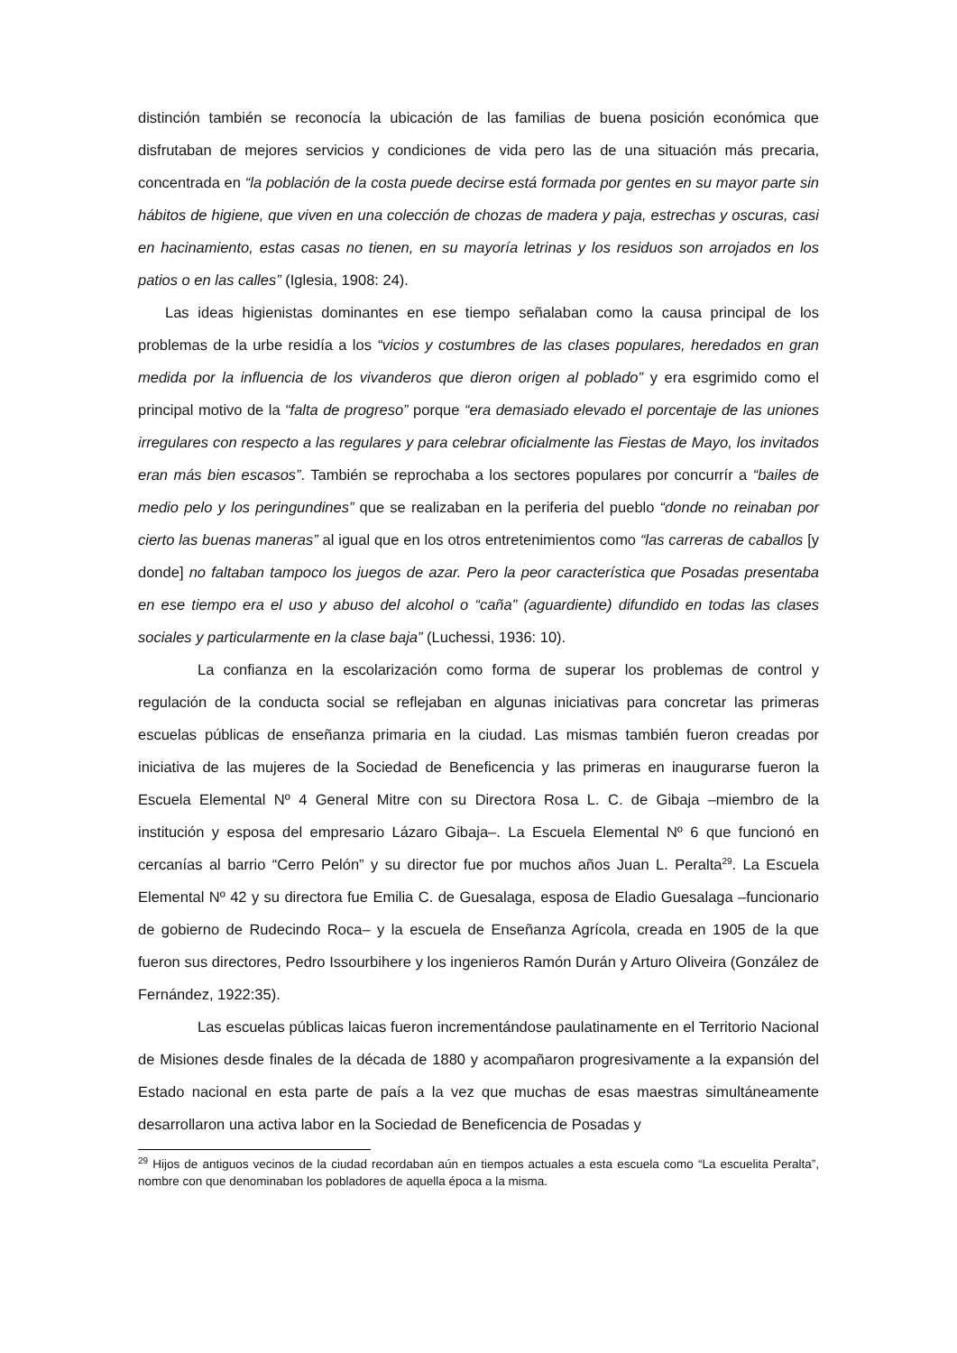distinción también se reconocía la ubicación de las familias de buena posición económica que disfrutaban de mejores servicios y condiciones de vida pero las de una situación más precaria, concentrada en “la población de la costa puede decirse está formada por gentes en su mayor parte sin hábitos de higiene, que viven en una colección de chozas de madera y paja, estrechas y oscuras, casi en hacinamiento, estas casas no tienen, en su mayoría letrinas y los residuos son arrojados en los patios o en las calles” (Iglesia, 1908: 24).
Las ideas higienistas dominantes en ese tiempo señalaban como la causa principal de los problemas de la urbe residía a los “vicios y costumbres de las clases populares, heredados en gran medida por la influencia de los vivanderos que dieron origen al poblado” y era esgrimido como el principal motivo de la “falta de progreso” porque “era demasiado elevado el porcentaje de las uniones irregulares con respecto a las regulares y para celebrar oficialmente las Fiestas de Mayo, los invitados eran más bien escasos”. También se reprochaba a los sectores populares por concurrír a “bailes de medio pelo y los peringundines” que se realizaban en la periferia del pueblo “donde no reinaban por cierto las buenas maneras” al igual que en los otros entretenimientos como “las carreras de caballos [y donde] no faltaban tampoco los juegos de azar. Pero la peor característica que Posadas presentaba en ese tiempo era el uso y abuso del alcohol o “caña” (aguardiente) difundido en todas las clases sociales y particularmente en la clase baja” (Luchessi, 1936: 10).
La confianza en la escolarización como forma de superar los problemas de control y regulación de la conducta social se reflejaban en algunas iniciativas para concretar las primeras escuelas públicas de enseñanza primaria en la ciudad. Las mismas también fueron creadas por iniciativa de las mujeres de la Sociedad de Beneficencia y las primeras en inaugurarse fueron la Escuela Elemental Nº 4 General Mitre con su Directora Rosa L. C. de Gibaja –miembro de la institución y esposa del empresario Lázaro Gibaja–. La Escuela Elemental Nº 6 que funcionó en cercanías al barrio “Cerro Pelón” y su director fue por muchos años Juan L. Peralta<sup>29</sup>. La Escuela Elemental Nº 42 y su directora fue Emilia C. de Guesalaga, esposa de Eladio Guesalaga –funcionario de gobierno de Rudecindo Roca– y la escuela de Enseñanza Agrícola, creada en 1905 de la que fueron sus directores, Pedro Issourbihere y los ingenieros Ramón Durán y Arturo Oliveira (González de Fernández, 1922:35).
Las escuelas públicas laicas fueron incrementándose paulatinamente en el Territorio Nacional de Misiones desde finales de la década de 1880 y acompañaron progresivamente a la expansión del Estado nacional en esta parte de país a la vez que muchas de esas maestras simultáneamente desarrollaron una activa labor en la Sociedad de Beneficencia de Posadas y
<sup>29</sup> Hijos de antiguos vecinos de la ciudad recordaban aún en tiempos actuales a esta escuela como “La escuelita Peralta”, nombre con que denominaban los pobladores de aquella época a la misma.